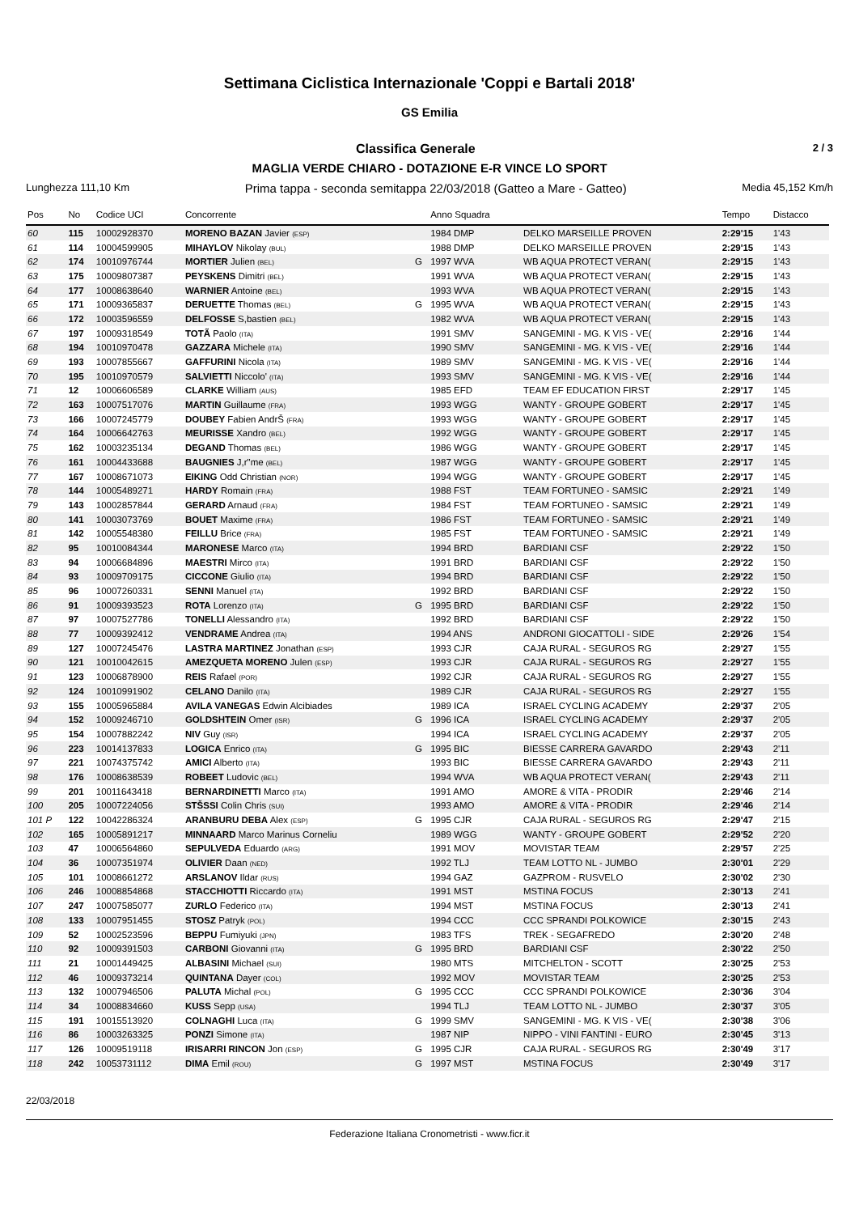Settimana Ciclistica Internazionale 'Coppi e Bartali 2018'
GS Emilia
Classifica Generale 2 / 3
MAGLIA VERDE CHIARO - DOTAZIONE E-R VINCE LO SPORT
Lunghezza 111,10 Km Prima tappa - seconda semitappa 22/03/2018 (Gatteo a Mare - Gatteo) Media 45,152 Km/h
| Pos | No | Codice UCI | Concorrente | | Anno Squadra | | Tempo | Distacco |
| --- | --- | --- | --- | --- | --- | --- | --- | --- |
| 60 | 115 | 10002928370 | MORENO BAZAN Javier (ESP) | | 1984 DMP | DELKO MARSEILLE PROVEN | 2:29'15 | 1'43 |
| 61 | 114 | 10004599905 | MIHAYLOV Nikolay (BUL) | | 1988 DMP | DELKO MARSEILLE PROVEN | 2:29'15 | 1'43 |
| 62 | 174 | 10010976744 | MORTIER Julien (BEL) | G | 1997 WVA | WB AQUA PROTECT VERAN( | 2:29'15 | 1'43 |
| 63 | 175 | 10009807387 | PEYSKENS Dimitri (BEL) | | 1991 WVA | WB AQUA PROTECT VERAN( | 2:29'15 | 1'43 |
| 64 | 177 | 10008638640 | WARNIER Antoine (BEL) | | 1993 WVA | WB AQUA PROTECT VERAN( | 2:29'15 | 1'43 |
| 65 | 171 | 10009365837 | DERUETTE Thomas (BEL) | G | 1995 WVA | WB AQUA PROTECT VERAN( | 2:29'15 | 1'43 |
| 66 | 172 | 10003596559 | DELFOSSE S,bastien (BEL) | | 1982 WVA | WB AQUA PROTECT VERAN( | 2:29'15 | 1'43 |
| 67 | 197 | 10009318549 | TOTÃ Paolo (ITA) | | 1991 SMV | SANGEMINI - MG. K VIS - VE( | 2:29'16 | 1'44 |
| 68 | 194 | 10010970478 | GAZZARA Michele (ITA) | | 1990 SMV | SANGEMINI - MG. K VIS - VE( | 2:29'16 | 1'44 |
| 69 | 193 | 10007855667 | GAFFURINI Nicola (ITA) | | 1989 SMV | SANGEMINI - MG. K VIS - VE( | 2:29'16 | 1'44 |
| 70 | 195 | 10010970579 | SALVIETTI Niccolo' (ITA) | | 1993 SMV | SANGEMINI - MG. K VIS - VE( | 2:29'16 | 1'44 |
| 71 | 12 | 10006606589 | CLARKE William (AUS) | | 1985 EFD | TEAM EF EDUCATION FIRST | 2:29'17 | 1'45 |
| 72 | 163 | 10007517076 | MARTIN Guillaume (FRA) | | 1993 WGG | WANTY - GROUPE GOBERT | 2:29'17 | 1'45 |
| 73 | 166 | 10007245779 | DOUBEY Fabien AndrŠ (FRA) | | 1993 WGG | WANTY - GROUPE GOBERT | 2:29'17 | 1'45 |
| 74 | 164 | 10006642763 | MEURISSE Xandro (BEL) | | 1992 WGG | WANTY - GROUPE GOBERT | 2:29'17 | 1'45 |
| 75 | 162 | 10003235134 | DEGAND Thomas (BEL) | | 1986 WGG | WANTY - GROUPE GOBERT | 2:29'17 | 1'45 |
| 76 | 161 | 10004433688 | BAUGNIES J,r"me (BEL) | | 1987 WGG | WANTY - GROUPE GOBERT | 2:29'17 | 1'45 |
| 77 | 167 | 10008671073 | EIKING Odd Christian (NOR) | | 1994 WGG | WANTY - GROUPE GOBERT | 2:29'17 | 1'45 |
| 78 | 144 | 10005489271 | HARDY Romain (FRA) | | 1988 FST | TEAM FORTUNEO - SAMSIC | 2:29'21 | 1'49 |
| 79 | 143 | 10002857844 | GERARD Arnaud (FRA) | | 1984 FST | TEAM FORTUNEO - SAMSIC | 2:29'21 | 1'49 |
| 80 | 141 | 10003073769 | BOUET Maxime (FRA) | | 1986 FST | TEAM FORTUNEO - SAMSIC | 2:29'21 | 1'49 |
| 81 | 142 | 10005548380 | FEILLU Brice (FRA) | | 1985 FST | TEAM FORTUNEO - SAMSIC | 2:29'21 | 1'49 |
| 82 | 95 | 10010084344 | MARONESE Marco (ITA) | | 1994 BRD | BARDIANI CSF | 2:29'22 | 1'50 |
| 83 | 94 | 10006684896 | MAESTRI Mirco (ITA) | | 1991 BRD | BARDIANI CSF | 2:29'22 | 1'50 |
| 84 | 93 | 10009709175 | CICCONE Giulio (ITA) | | 1994 BRD | BARDIANI CSF | 2:29'22 | 1'50 |
| 85 | 96 | 10007260331 | SENNI Manuel (ITA) | | 1992 BRD | BARDIANI CSF | 2:29'22 | 1'50 |
| 86 | 91 | 10009393523 | ROTA Lorenzo (ITA) | G | 1995 BRD | BARDIANI CSF | 2:29'22 | 1'50 |
| 87 | 97 | 10007527786 | TONELLI Alessandro (ITA) | | 1992 BRD | BARDIANI CSF | 2:29'22 | 1'50 |
| 88 | 77 | 10009392412 | VENDRAME Andrea (ITA) | | 1994 ANS | ANDRONI GIOCATTOLI - SIDE | 2:29'26 | 1'54 |
| 89 | 127 | 10007245476 | LASTRA MARTINEZ Jonathan (ESP) | | 1993 CJR | CAJA RURAL - SEGUROS RG | 2:29'27 | 1'55 |
| 90 | 121 | 10010042615 | AMEZQUETA MORENO Julen (ESP) | | 1993 CJR | CAJA RURAL - SEGUROS RG | 2:29'27 | 1'55 |
| 91 | 123 | 10006878900 | REIS Rafael (POR) | | 1992 CJR | CAJA RURAL - SEGUROS RG | 2:29'27 | 1'55 |
| 92 | 124 | 10010991902 | CELANO Danilo (ITA) | | 1989 CJR | CAJA RURAL - SEGUROS RG | 2:29'27 | 1'55 |
| 93 | 155 | 10005965884 | AVILA VANEGAS Edwin Alcibiades | | 1989 ICA | ISRAEL CYCLING ACADEMY | 2:29'37 | 2'05 |
| 94 | 152 | 10009246710 | GOLDSHTEIN Omer (ISR) | G | 1996 ICA | ISRAEL CYCLING ACADEMY | 2:29'37 | 2'05 |
| 95 | 154 | 10007882242 | NIV Guy (ISR) | | 1994 ICA | ISRAEL CYCLING ACADEMY | 2:29'37 | 2'05 |
| 96 | 223 | 10014137833 | LOGICA Enrico (ITA) | G | 1995 BIC | BIESSE CARRERA GAVARDO | 2:29'43 | 2'11 |
| 97 | 221 | 10074375742 | AMICI Alberto (ITA) | | 1993 BIC | BIESSE CARRERA GAVARDO | 2:29'43 | 2'11 |
| 98 | 176 | 10008638539 | ROBEET Ludovic (BEL) | | 1994 WVA | WB AQUA PROTECT VERAN( | 2:29'43 | 2'11 |
| 99 | 201 | 10011643418 | BERNARDINETTI Marco (ITA) | | 1991 AMO | AMORE & VITA - PRODIR | 2:29'46 | 2'14 |
| 100 | 205 | 10007224056 | STŠSSI Colin Chris (SUI) | | 1993 AMO | AMORE & VITA - PRODIR | 2:29'46 | 2'14 |
| 101 P | 122 | 10042286324 | ARANBURU DEBA Alex (ESP) | G | 1995 CJR | CAJA RURAL - SEGUROS RG | 2:29'47 | 2'15 |
| 102 | 165 | 10005891217 | MINNAARD Marco Marinus Corneliu | | 1989 WGG | WANTY - GROUPE GOBERT | 2:29'52 | 2'20 |
| 103 | 47 | 10006564860 | SEPULVEDA Eduardo (ARG) | | 1991 MOV | MOVISTAR TEAM | 2:29'57 | 2'25 |
| 104 | 36 | 10007351974 | OLIVIER Daan (NED) | | 1992 TLJ | TEAM LOTTO NL - JUMBO | 2:30'01 | 2'29 |
| 105 | 101 | 10008661272 | ARSLANOV Ildar (RUS) | | 1994 GAZ | GAZPROM - RUSVELO | 2:30'02 | 2'30 |
| 106 | 246 | 10008854868 | STACCHIOTTI Riccardo (ITA) | | 1991 MST | MSTINA FOCUS | 2:30'13 | 2'41 |
| 107 | 247 | 10007585077 | ZURLO Federico (ITA) | | 1994 MST | MSTINA FOCUS | 2:30'13 | 2'41 |
| 108 | 133 | 10007951455 | STOSZ Patryk (POL) | | 1994 CCC | CCC SPRANDI POLKOWICE | 2:30'15 | 2'43 |
| 109 | 52 | 10002523596 | BEPPU Fumiyuki (JPN) | | 1983 TFS | TREK - SEGAFREDO | 2:30'20 | 2'48 |
| 110 | 92 | 10009391503 | CARBONI Giovanni (ITA) | G | 1995 BRD | BARDIANI CSF | 2:30'22 | 2'50 |
| 111 | 21 | 10001449425 | ALBASINI Michael (SUI) | | 1980 MTS | MITCHELTON - SCOTT | 2:30'25 | 2'53 |
| 112 | 46 | 10009373214 | QUINTANA Dayer (COL) | | 1992 MOV | MOVISTAR TEAM | 2:30'25 | 2'53 |
| 113 | 132 | 10007946506 | PALUTA Michal (POL) | G | 1995 CCC | CCC SPRANDI POLKOWICE | 2:30'36 | 3'04 |
| 114 | 34 | 10008834660 | KUSS Sepp (USA) | | 1994 TLJ | TEAM LOTTO NL - JUMBO | 2:30'37 | 3'05 |
| 115 | 191 | 10015513920 | COLNAGHI Luca (ITA) | G | 1999 SMV | SANGEMINI - MG. K VIS - VE( | 2:30'38 | 3'06 |
| 116 | 86 | 10003263325 | PONZI Simone (ITA) | | 1987 NIP | NIPPO - VINI FANTINI - EURO | 2:30'45 | 3'13 |
| 117 | 126 | 10009519118 | IRISARRI RINCON Jon (ESP) | G | 1995 CJR | CAJA RURAL - SEGUROS RG | 2:30'49 | 3'17 |
| 118 | 242 | 10053731112 | DIMA Emil (ROU) | G | 1997 MST | MSTINA FOCUS | 2:30'49 | 3'17 |
22/03/2018
Federazione Italiana Cronometristi - www.ficr.it